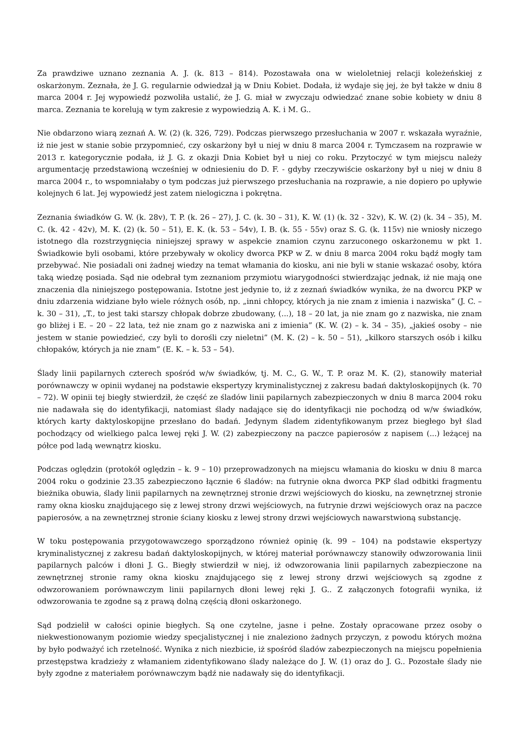Za prawdziwe uznano zeznania A. J. (k. 813 – 814). Pozostawała ona w wieloletniej relacji koleżeńskiej z oskarżonym. Zeznała, że J. G. regularnie odwiedzał ją w Dniu Kobiet. Dodała, iż wydaje się jej, że był także w dniu 8 marca 2004 r. Jej wypowiedź pozwoliła ustalić, że J. G. miał w zwyczaju odwiedzać znane sobie kobiety w dniu 8 marca. Zeznania te korelują w tym zakresie z wypowiedzią A. K. i M. G..
Nie obdarzono wiarą zeznań A. W. (2) (k. 326, 729). Podczas pierwszego przesłuchania w 2007 r. wskazała wyraźnie, iż nie jest w stanie sobie przypomnieć, czy oskarżony był u niej w dniu 8 marca 2004 r. Tymczasem na rozprawie w 2013 r. kategorycznie podała, iż J. G. z okazji Dnia Kobiet był u niej co roku. Przytoczyć w tym miejscu należy argumentację przedstawioną wcześniej w odniesieniu do D. F. - gdyby rzeczywiście oskarżony był u niej w dniu 8 marca 2004 r., to wspomniałaby o tym podczas już pierwszego przesłuchania na rozprawie, a nie dopiero po upływie kolejnych 6 lat. Jej wypowiedź jest zatem nielogiczna i pokrętna.
Zeznania świadków G. W. (k. 28v), T. P. (k. 26 – 27), J. C. (k. 30 – 31), K. W. (1) (k. 32 - 32v), K. W. (2) (k. 34 – 35), M. C. (k. 42 - 42v), M. K. (2) (k. 50 – 51), E. K. (k. 53 – 54v), I. B. (k. 55 - 55v) oraz S. G. (k. 115v) nie wniosły niczego istotnego dla rozstrzygnięcia niniejszej sprawy w aspekcie znamion czynu zarzuconego oskarżonemu w pkt 1. Świadkowie byli osobami, które przebywały w okolicy dworca PKP w Z. w dniu 8 marca 2004 roku bądź mogły tam przebywać. Nie posiadali oni żadnej wiedzy na temat włamania do kiosku, ani nie byli w stanie wskazać osoby, która taką wiedzę posiada. Sąd nie odebrał tym zeznaniom przymiotu wiarygodności stwierdzając jednak, iż nie mają one znaczenia dla niniejszego postępowania. Istotne jest jedynie to, iż z zeznań świadków wynika, że na dworcu PKP w dniu zdarzenia widziane było wiele różnych osób, np. „inni chłopcy, których ja nie znam z imienia i nazwiska” (J. C. – k. 30 – 31), „T., to jest taki starszy chłopak dobrze zbudowany, (...), 18 – 20 lat, ja nie znam go z nazwiska, nie znam go bliżej i E. – 20 – 22 lata, też nie znam go z nazwiska ani z imienia” (K. W. (2) – k. 34 – 35), „jakieś osoby – nie jestem w stanie powiedzieć, czy byli to dorośli czy nieletni” (M. K. (2) – k. 50 – 51), „kilkoro starszych osób i kilku chłopaków, których ja nie znam” (E. K. – k. 53 – 54).
Ślady linii papilarnych czterech spośród w/w świadków, tj. M. C., G. W., T. P. oraz M. K. (2), stanowiły materiał porównawczy w opinii wydanej na podstawie ekspertyzy kryminalistycznej z zakresu badań daktyloskopijnych (k. 70 – 72). W opinii tej biegły stwierdził, że część ze śladów linii papilarnych zabezpieczonych w dniu 8 marca 2004 roku nie nadawała się do identyfikacji, natomiast ślady nadające się do identyfikacji nie pochodzą od w/w świadków, których karty daktyloskopijne przesłano do badań. Jedynym śladem zidentyfikowanym przez biegłego był ślad pochodzący od wielkiego palca lewej ręki J. W. (2) zabezpieczony na paczce papierosów z napisem (...) leżącej na półce pod ladą wewnątrz kiosku.
Podczas oględzin (protokół oględzin – k. 9 – 10) przeprowadzonych na miejscu włamania do kiosku w dniu 8 marca 2004 roku o godzinie 23.35 zabezpieczono łącznie 6 śladów: na futrynie okna dworca PKP ślad odbitki fragmentu bieżnika obuwia, ślady linii papilarnych na zewnętrznej stronie drzwi wejściowych do kiosku, na zewnętrznej stronie ramy okna kiosku znajdującego się z lewej strony drzwi wejściowych, na futrynie drzwi wejściowych oraz na paczce papierosów, a na zewnętrznej stronie ściany kiosku z lewej strony drzwi wejściowych nawarstwioną substancję.
W toku postępowania przygotowawczego sporządzono również opinię (k. 99 – 104) na podstawie ekspertyzy kryminalistycznej z zakresu badań daktyloskopijnych, w której materiał porównawczy stanowiły odwzorowania linii papilarnych palców i dłoni J. G.. Biegły stwierdził w niej, iż odwzorowania linii papilarnych zabezpieczone na zewnętrznej stronie ramy okna kiosku znajdującego się z lewej strony drzwi wejściowych są zgodne z odwzorowaniem porównawczym linii papilarnych dłoni lewej ręki J. G.. Z załączonych fotografii wynika, iż odwzorowania te zgodne są z prawą dolną częścią dłoni oskarżonego.
Sąd podzielił w całości opinie biegłych. Są one czytelne, jasne i pełne. Zostały opracowane przez osoby o niekwestionowanym poziomie wiedzy specjalistycznej i nie znaleziono żadnych przyczyn, z powodu których można by było podważyć ich rzetelność. Wynika z nich niezbicie, iż spośród śladów zabezpieczonych na miejscu popełnienia przestępstwa kradzieży z włamaniem zidentyfikowano ślady należące do J. W. (1) oraz do J. G.. Pozostałe ślady nie były zgodne z materiałem porównawczym bądź nie nadawały się do identyfikacji.